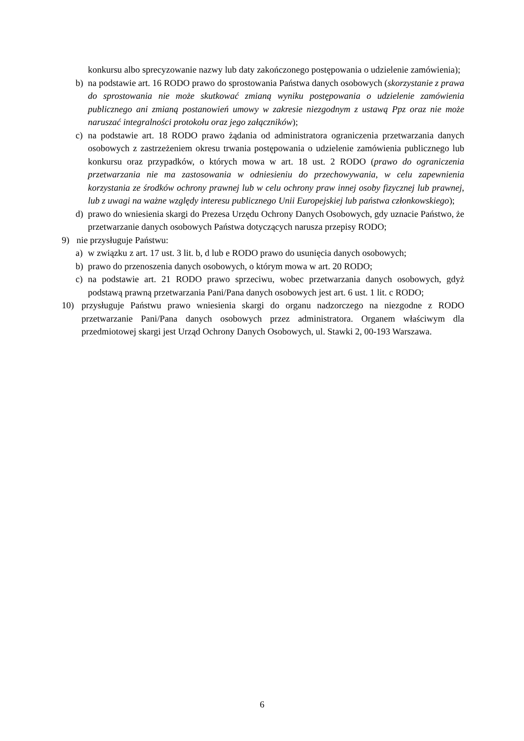konkursu albo sprecyzowanie nazwy lub daty zakończonego postępowania o udzielenie zamówienia);
b) na podstawie art. 16 RODO prawo do sprostowania Państwa danych osobowych (skorzystanie z prawa do sprostowania nie może skutkować zmianą wyniku postępowania o udzielenie zamówienia publicznego ani zmianą postanowień umowy w zakresie niezgodnym z ustawą Ppz oraz nie może naruszać integralności protokołu oraz jego załączników);
c) na podstawie art. 18 RODO prawo żądania od administratora ograniczenia przetwarzania danych osobowych z zastrzeżeniem okresu trwania postępowania o udzielenie zamówienia publicznego lub konkursu oraz przypadków, o których mowa w art. 18 ust. 2 RODO (prawo do ograniczenia przetwarzania nie ma zastosowania w odniesieniu do przechowywania, w celu zapewnienia korzystania ze środków ochrony prawnej lub w celu ochrony praw innej osoby fizycznej lub prawnej, lub z uwagi na ważne względy interesu publicznego Unii Europejskiej lub państwa członkowskiego);
d) prawo do wniesienia skargi do Prezesa Urzędu Ochrony Danych Osobowych, gdy uznacie Państwo, że przetwarzanie danych osobowych Państwa dotyczących narusza przepisy RODO;
9) nie przysługuje Państwu:
a) w związku z art. 17 ust. 3 lit. b, d lub e RODO prawo do usunięcia danych osobowych;
b) prawo do przenoszenia danych osobowych, o którym mowa w art. 20 RODO;
c) na podstawie art. 21 RODO prawo sprzeciwu, wobec przetwarzania danych osobowych, gdyż podstawą prawną przetwarzania Pani/Pana danych osobowych jest art. 6 ust. 1 lit. c RODO;
10) przysługuje Państwu prawo wniesienia skargi do organu nadzorczego na niezgodne z RODO przetwarzanie Pani/Pana danych osobowych przez administratora. Organem właściwym dla przedmiotowej skargi jest Urząd Ochrony Danych Osobowych, ul. Stawki 2, 00-193 Warszawa.
6